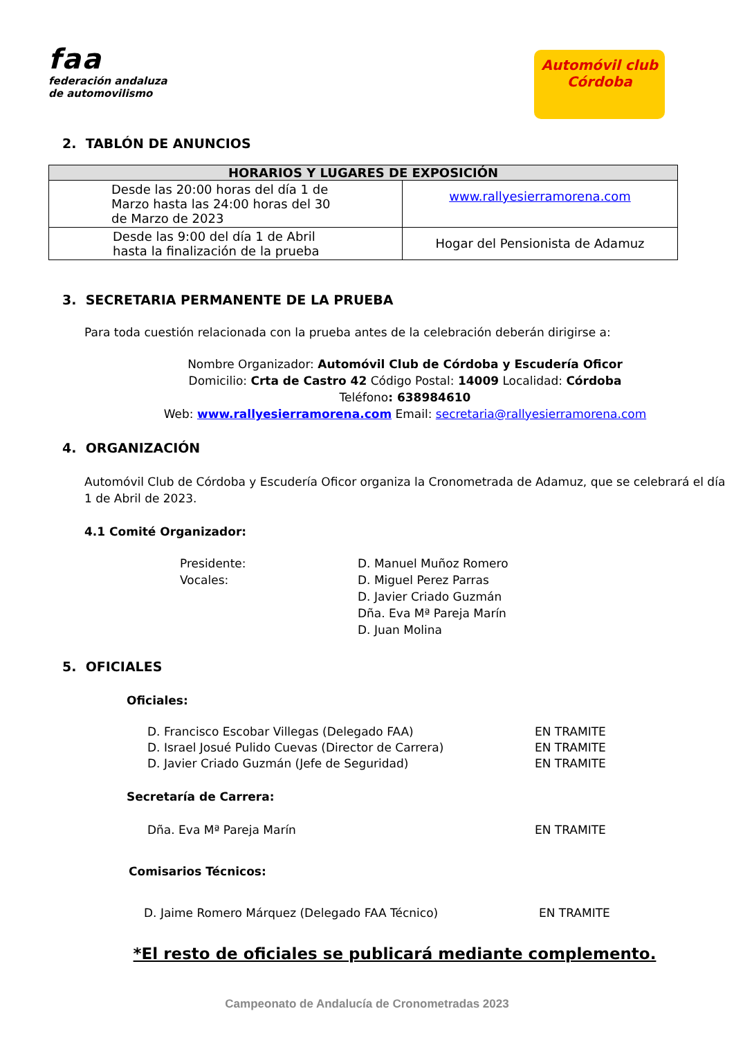faa
federación andaluza
de automovilismo
Automóvil club
Córdoba
2. TABLÓN DE ANUNCIOS
| HORARIOS Y LUGARES DE EXPOSICIÓN | |
| --- | --- |
| Desde las 20:00 horas del día 1 de Marzo hasta las 24:00 horas del 30 de Marzo de 2023 | www.rallyesierramorena.com |
| Desde las 9:00 del día 1 de Abril hasta la finalización de la prueba | Hogar del Pensionista de Adamuz |
3. SECRETARIA PERMANENTE DE LA PRUEBA
Para toda cuestión relacionada con la prueba antes de la celebración deberán dirigirse a:
Nombre Organizador: Automóvil Club de Córdoba y Escudería Oficor
Domicilio: Crta de Castro 42 Código Postal: 14009 Localidad: Córdoba
Teléfono: 638984610
Web: www.rallyesierramorena.com Email: secretaria@rallyesierramorena.com
4. ORGANIZACIÓN
Automóvil Club de Córdoba y Escudería Oficor organiza la Cronometrada de Adamuz, que se celebrará el día 1 de Abril de 2023.
4.1 Comité Organizador:
Presidente:
Vocales:
D. Manuel Muñoz Romero
D. Miguel Perez Parras
D. Javier Criado Guzmán
Dña. Eva Mª Pareja Marín
D. Juan Molina
5. OFICIALES
Oficiales:
D. Francisco Escobar Villegas (Delegado FAA)
D. Israel Josué Pulido Cuevas (Director de Carrera)
D. Javier Criado Guzmán (Jefe de Seguridad)
EN TRAMITE
EN TRAMITE
EN TRAMITE
Secretaría de Carrera:
Dña. Eva Mª Pareja Marín EN TRAMITE
Comisarios Técnicos:
D. Jaime Romero Márquez (Delegado FAA Técnico) EN TRAMITE
*El resto de oficiales se publicará mediante complemento.
Campeonato de Andalucía de Cronometradas 2023